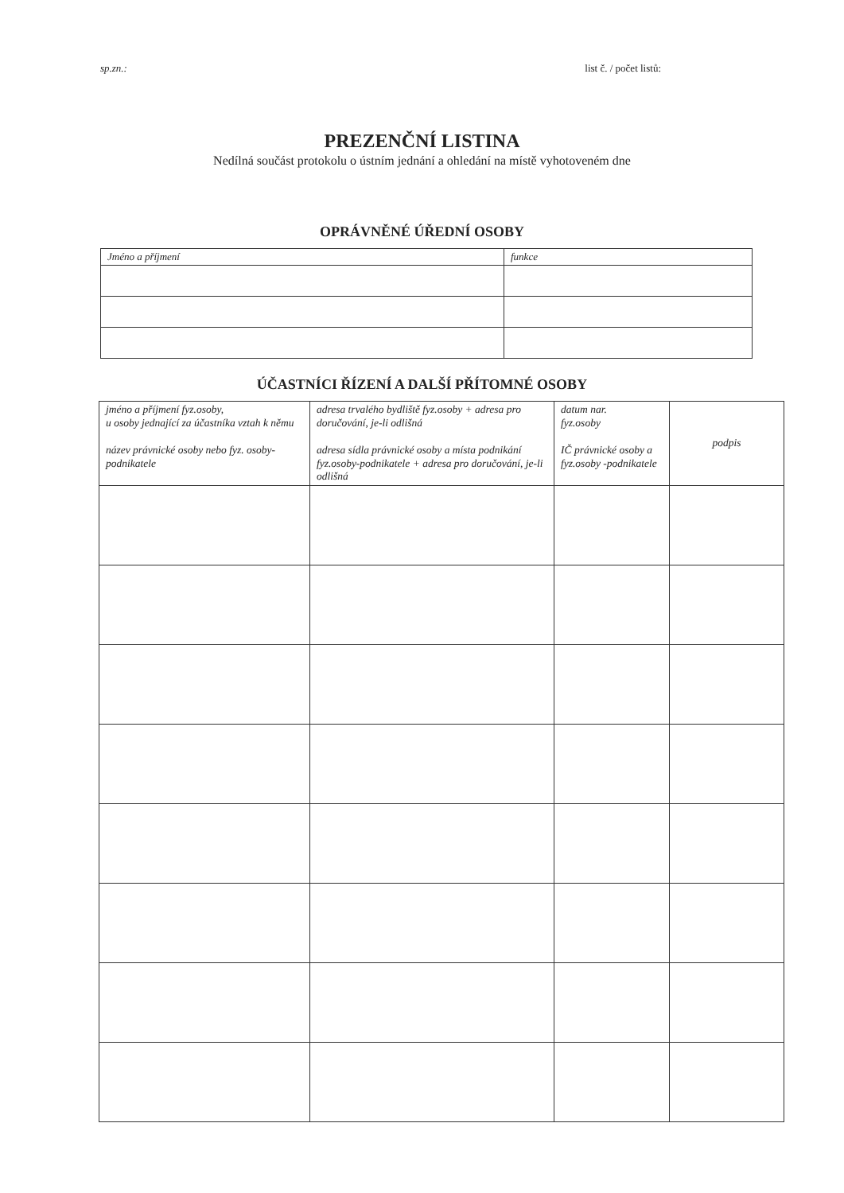sp.zn.: list č. / počet listů:
PREZENČNÍ LISTINA
Nedílná součást protokolu o ústním jednání a ohledání na místě vyhotoveném dne
OPRÁVNĚNÉ ÚŘEDNÍ OSOBY
| Jméno a příjmení | funkce |
| --- | --- |
ÚČASTNÍCI ŘÍZENÍ A DALŠÍ PŘÍTOMNÉ OSOBY
| jméno a příjmení fyz.osoby, u osoby jednající za účastníka vztah k němu název právnické osoby nebo fyz. osoby-podnikatele | adresa trvalého bydliště fyz.osoby + adresa pro doručování, je-li odlišná adresa sídla právnické osoby a místa podnikání fyz.osoby-podnikatele + adresa pro doručování, je-li odlišná | datum nar. fyz.osoby IČ právnické osoby a fyz.osoby -podnikatele | podpis |
| --- | --- | --- | --- |